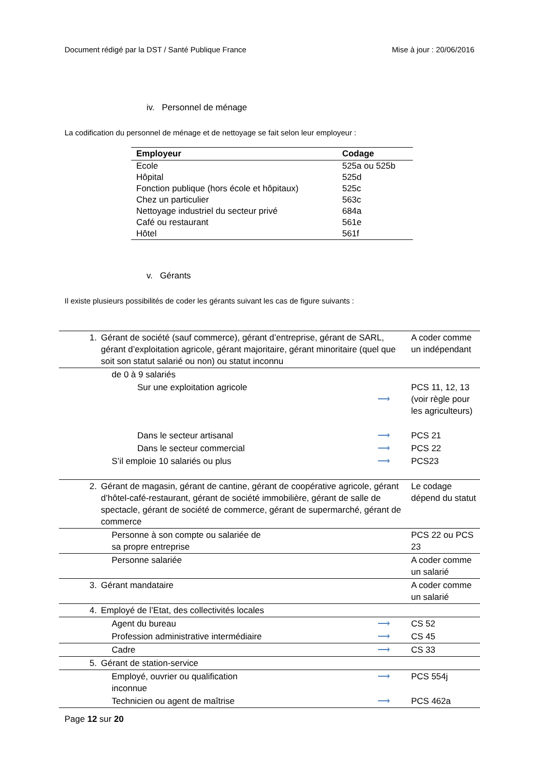Document rédigé par la DST / Santé Publique France Mise à jour : 20/06/2016
iv. Personnel de ménage
La codification du personnel de ménage et de nettoyage se fait selon leur employeur :
| Employeur | Codage |
| --- | --- |
| Ecole | 525a ou 525b |
| Hôpital | 525d |
| Fonction publique (hors école et hôpitaux) | 525c |
| Chez un particulier | 563c |
| Nettoyage industriel du secteur privé | 684a |
| Café ou restaurant | 561e |
| Hôtel | 561f |
v. Gérants
Il existe plusieurs possibilités de coder les gérants suivant les cas de figure suivants :
| 1. | Gérant de société (sauf commerce), gérant d’entreprise, gérant de SARL, gérant d’exploitation agricole, gérant majoritaire, gérant minoritaire (quel que soit son statut salarié ou non) ou statut inconnu | | A coder comme un indépendant |
| | de 0 à 9 salariés | | |
| | Sur une exploitation agricole | ⟶ | PCS 11, 12, 13 (voir règle pour les agriculteurs) |
| | Dans le secteur artisanal | ⟶ | PCS 21 |
| | Dans le secteur commercial | ⟶ | PCS 22 |
| | S’il emploie 10 salariés ou plus | ⟶ | PCS23 |
| 2. | Gérant de magasin, gérant de cantine, gérant de coopérative agricole, gérant d’hôtel-café-restaurant, gérant de société immobilière, gérant de salle de spectacle, gérant de société de commerce, gérant de supermarché, gérant de commerce | | Le codage dépend du statut |
| | Personne à son compte ou salariée de sa propre entreprise | | PCS 22 ou PCS 23 |
| | Personne salariée | | A coder comme un salarié |
| 3. | Gérant mandataire | | A coder comme un salarié |
| 4. | Employé de l’Etat, des collectivités locales | | |
| | Agent du bureau | ⟶ | CS 52 |
| | Profession administrative intermédiaire | ⟶ | CS 45 |
| | Cadre | ⟶ | CS 33 |
| 5. | Gérant de station-service | | |
| | Employé, ouvrier ou qualification inconnue | ⟶ | PCS 554j |
| | Technicien ou agent de maîtrise | ⟶ | PCS 462a |
Page 12 sur 20